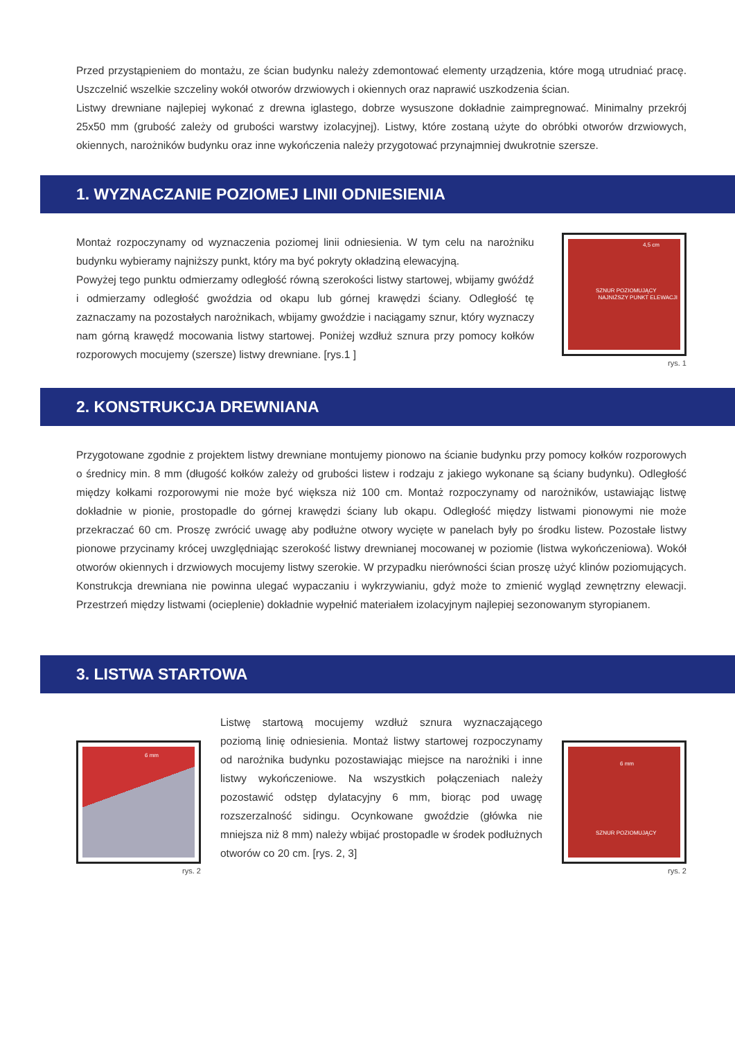Przed przystąpieniem do montażu, ze ścian budynku należy zdemontować elementy urządzenia, które mogą utrudniać pracę. Uszczelnić wszelkie szczeliny wokół otworów drzwiowych i okiennych oraz naprawić uszkodzenia ścian.
Listwy drewniane najlepiej wykonać z drewna iglastego, dobrze wysuszone dokładnie zaimpregnować. Minimalny przekrój 25x50 mm (grubość zależy od grubości warstwy izolacyjnej). Listwy, które zostaną użyte do obróbki otworów drzwiowych, okiennych, narożników budynku oraz inne wykończenia należy przygotować przynajmniej dwukrotnie szersze.
1. WYZNACZANIE POZIOMEJ LINII ODNIESIENIA
Montaż rozpoczynamy od wyznaczenia poziomej linii odniesienia. W tym celu na narożniku budynku wybieramy najniższy punkt, który ma być pokryty okładziną elewacyjną.
Powyżej tego punktu odmierzamy odległość równą szerokości listwy startowej, wbijamy gwóźdź i odmierzamy odległość gwoździa od okapu lub górnej krawędzi ściany. Odległość tę zaznaczamy na pozostałych narożnikach, wbijamy gwoździe i naciągamy sznur, który wyznaczy nam górną krawędź mocowania listwy startowej. Poniżej wzdłuż sznura przy pomocy kołków rozporowych mocujemy (szersze) listwy drewniane. [rys.1 ]
4,5 cm
SZNUR POZIOMUJĄCY
NAJNIŻSZY PUNKT ELEWACJI
rys. 1
2. KONSTRUKCJA DREWNIANA
Przygotowane zgodnie z projektem listwy drewniane montujemy pionowo na ścianie budynku przy pomocy kołków rozporowych o średnicy min. 8 mm (długość kołków zależy od grubości listew i rodzaju z jakiego wykonane są ściany budynku). Odległość między kołkami rozporowymi nie może być większa niż 100 cm. Montaż rozpoczynamy od narożników, ustawiając listwę dokładnie w pionie, prostopadle do górnej krawędzi ściany lub okapu. Odległość między listwami pionowymi nie może przekraczać 60 cm. Proszę zwrócić uwagę aby podłużne otwory wycięte w panelach były po środku listew. Pozostałe listwy pionowe przycinamy krócej uwzględniając szerokość listwy drewnianej mocowanej w poziomie (listwa wykończeniowa). Wokół otworów okiennych i drzwiowych mocujemy listwy szerokie. W przypadku nierówności ścian proszę użyć klinów poziomujących. Konstrukcja drewniana nie powinna ulegać wypaczaniu i wykrzywianiu, gdyż może to zmienić wygląd zewnętrzny elewacji. Przestrzeń między listwami (ocieplenie) dokładnie wypełnić materiałem izolacyjnym najlepiej sezonowanym styropianem.
3. LISTWA STARTOWA
6 mm
rys. 2
Listwę startową mocujemy wzdłuż sznura wyznaczającego poziomą linię odniesienia. Montaż listwy startowej rozpoczynamy od narożnika budynku pozostawiając miejsce na narożniki i inne listwy wykończeniowe. Na wszystkich połączeniach należy pozostawić odstęp dylatacyjny 6 mm, biorąc pod uwagę rozszerzalność sidingu. Ocynkowane gwoździe (główka nie mniejsza niż 8 mm) należy wbijać prostopadle w środek podłużnych otworów co 20 cm. [rys. 2, 3]
6 mm
SZNUR POZIOMUJĄCY
rys. 2